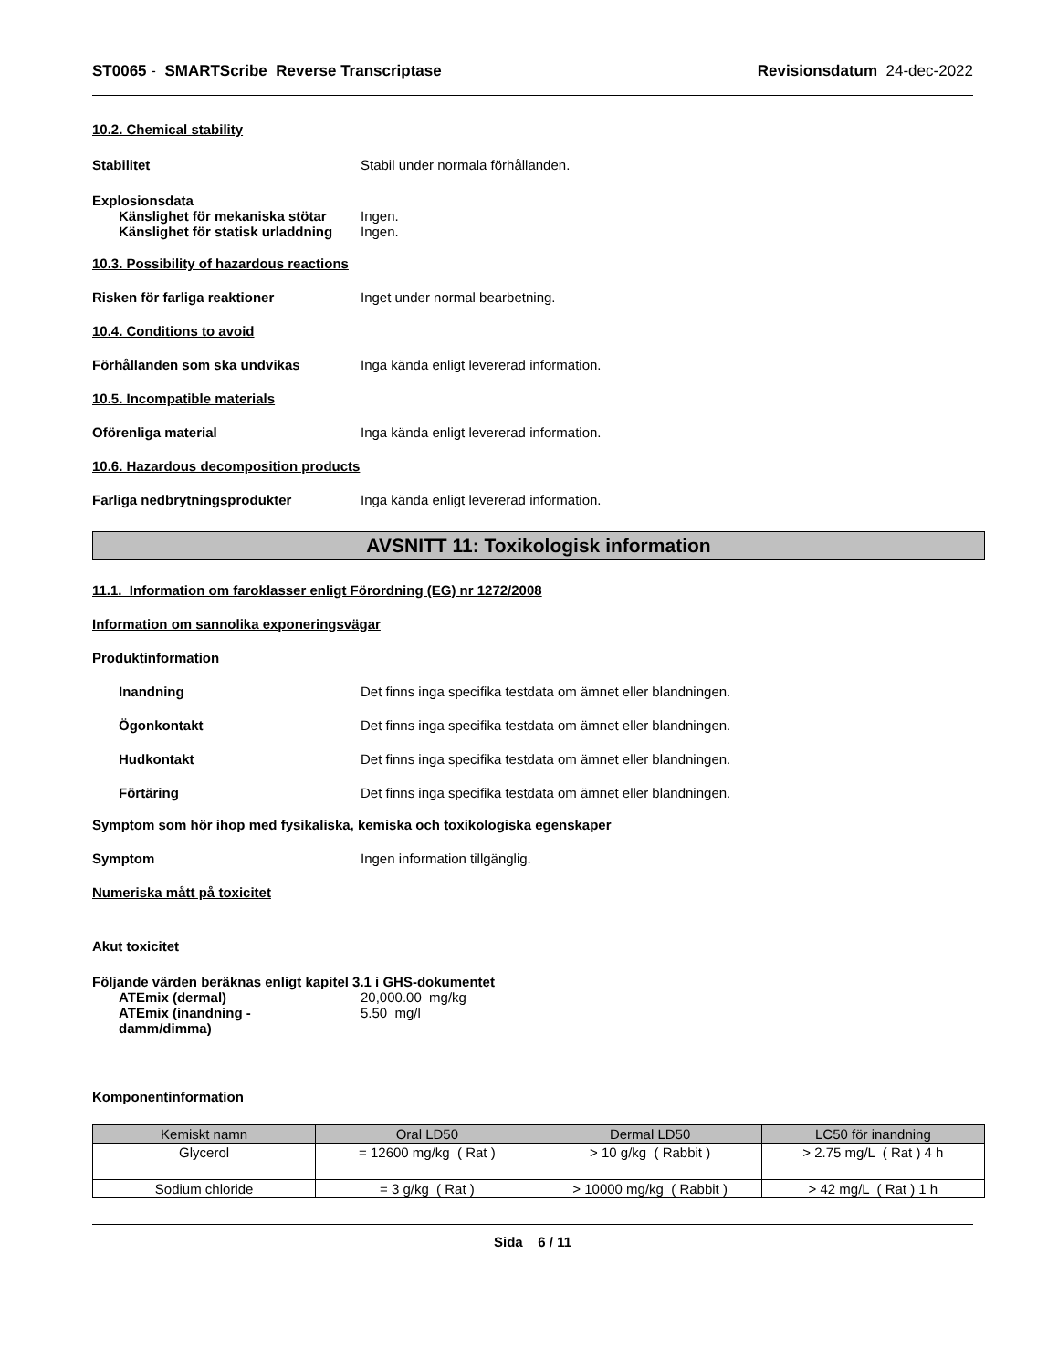ST0065 - SMARTScribe Reverse Transcriptase Revisionsdatum 24-dec-2022
10.2. Chemical stability
Stabilitet Stabil under normala förhållanden.
Explosionsdata
Känslighet för mekaniska stötar
Ingen.
Känslighet för statisk urladdning
Ingen.
10.3. Possibility of hazardous reactions
Risken för farliga reaktioner Inget under normal bearbetning.
10.4. Conditions to avoid
Förhållanden som ska undvikas Inga kända enligt levererad information.
10.5. Incompatible materials
Oförenliga material Inga kända enligt levererad information.
10.6. Hazardous decomposition products
Farliga nedbrytningsprodukter Inga kända enligt levererad information.
AVSNITT 11: Toxikologisk information
11.1. Information om faroklasser enligt Förordning (EG) nr 1272/2008
Information om sannolika exponeringsvägar
Produktinformation
Inandning Det finns inga specifika testdata om ämnet eller blandningen.
Ögonkontakt Det finns inga specifika testdata om ämnet eller blandningen.
Hudkontakt Det finns inga specifika testdata om ämnet eller blandningen.
Förtäring Det finns inga specifika testdata om ämnet eller blandningen.
Symptom som hör ihop med fysikaliska, kemiska och toxikologiska egenskaper
Symptom Ingen information tillgänglig.
Numeriska mått på toxicitet
Akut toxicitet
Följande värden beräknas enligt kapitel 3.1 i GHS-dokumentet
ATEmix (dermal) 20,000.00 mg/kg
ATEmix (inandning - damm/dimma)
5.50 mg/l
Komponentinformation
| Kemiskt namn | Oral LD50 | Dermal LD50 | LC50 för inandning |
| --- | --- | --- | --- |
| Glycerol | = 12600 mg/kg ( Rat ) | > 10 g/kg ( Rabbit ) | > 2.75 mg/L ( Rat ) 4 h |
| Sodium chloride | = 3 g/kg ( Rat ) | > 10000 mg/kg ( Rabbit ) | > 42 mg/L ( Rat ) 1 h |
Sida 6 / 11